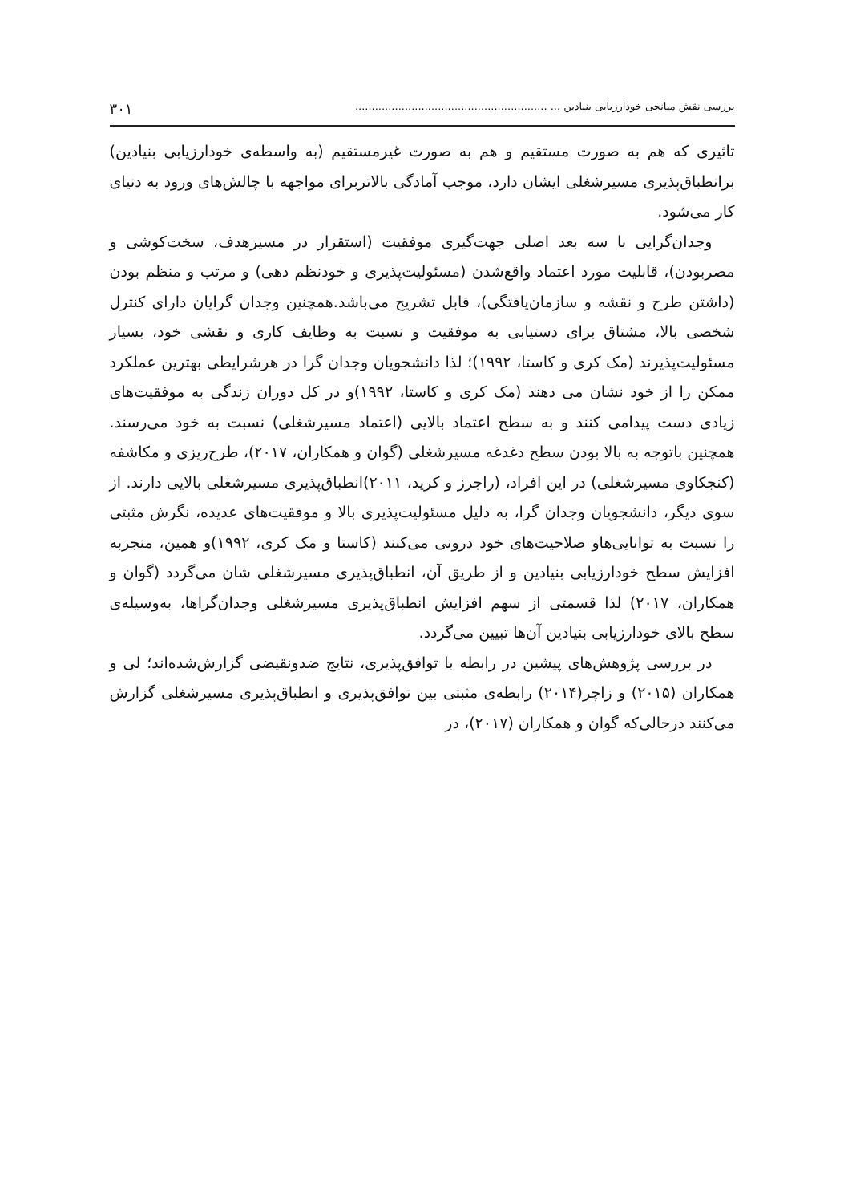بررسی نقش میانجی خودارزیابی بنیادین ... .......................................................... ۳۰۱
تاثیری که هم به صورت مستقیم و هم به صورت غیرمستقیم (به واسطه‌ی خودارزیابی بنیادین) برانطباق‌پذیری مسیرشغلی ایشان دارد، موجب آمادگی بالاتربرای مواجهه با چالش‌های ورود به دنیای کار می‌شود.
وجدان‌گرایی با سه بعد اصلی جهت‌گیری موفقیت (استقرار در مسیرهدف، سخت‌کوشی و مصربودن)، قابلیت مورد اعتماد واقع‌شدن (مسئولیت‌پذیری و خودنظم دهی) و مرتب و منظم بودن (داشتن طرح و نقشه و سازمان‌یافتگی)، قابل تشریح می‌باشد.همچنین وجدان گرایان دارای کنترل شخصی بالا، مشتاق برای دستیابی به موفقیت و نسبت به وظایف کاری و نقشی خود، بسیار مسئولیت‌پذیرند (مک کری و کاستا، ۱۹۹۲)؛ لذا دانشجویان وجدان گرا در هرشرایطی بهترین عملکرد ممکن را از خود نشان می دهند (مک کری و کاستا، ۱۹۹۲)و در کل دوران زندگی به موفقیت‌های زیادی دست پیدامی کنند و به سطح اعتماد بالایی (اعتماد مسیرشغلی) نسبت به خود می‌رسند. همچنین باتوجه به بالا بودن سطح دغدغه مسیرشغلی (گوان و همکاران، ۲۰۱۷)، طرح‌ریزی و مکاشفه (کنجکاوی مسیرشغلی) در این افراد، (راجرز و کرید، ۲۰۱۱)انطباق‌پذیری مسیرشغلی بالایی دارند. از سوی دیگر، دانشجویان وجدان گرا، به دلیل مسئولیت‌پذیری بالا و موفقیت‌های عدیده، نگرش مثبتی را نسبت به توانایی‌هاو صلاحیت‌های خود درونی می‌کنند (کاستا و مک کری، ۱۹۹۲)و همین، منجربه افزایش سطح خودارزیابی بنیادین و از طریق آن، انطباق‌پذیری مسیرشغلی شان می‌گردد (گوان و همکاران، ۲۰۱۷) لذا قسمتی از سهم افزایش انطباق‌پذیری مسیرشغلی وجدان‌گراها، به‌وسیله‌ی سطح بالای خودارزیابی بنیادین آن‌ها تبیین می‌گردد.
در بررسی پژوهش‌های پیشین در رابطه با توافق‌پذیری، نتایج ضدونقیضی گزارش‌شده‌اند؛ لی و همکاران (۲۰۱۵) و زاچر(۲۰۱۴) رابطه‌ی مثبتی بین توافق‌پذیری و انطباق‌پذیری مسیرشغلی گزارش می‌کنند درحالی‌که گوان و همکاران (۲۰۱۷)، در